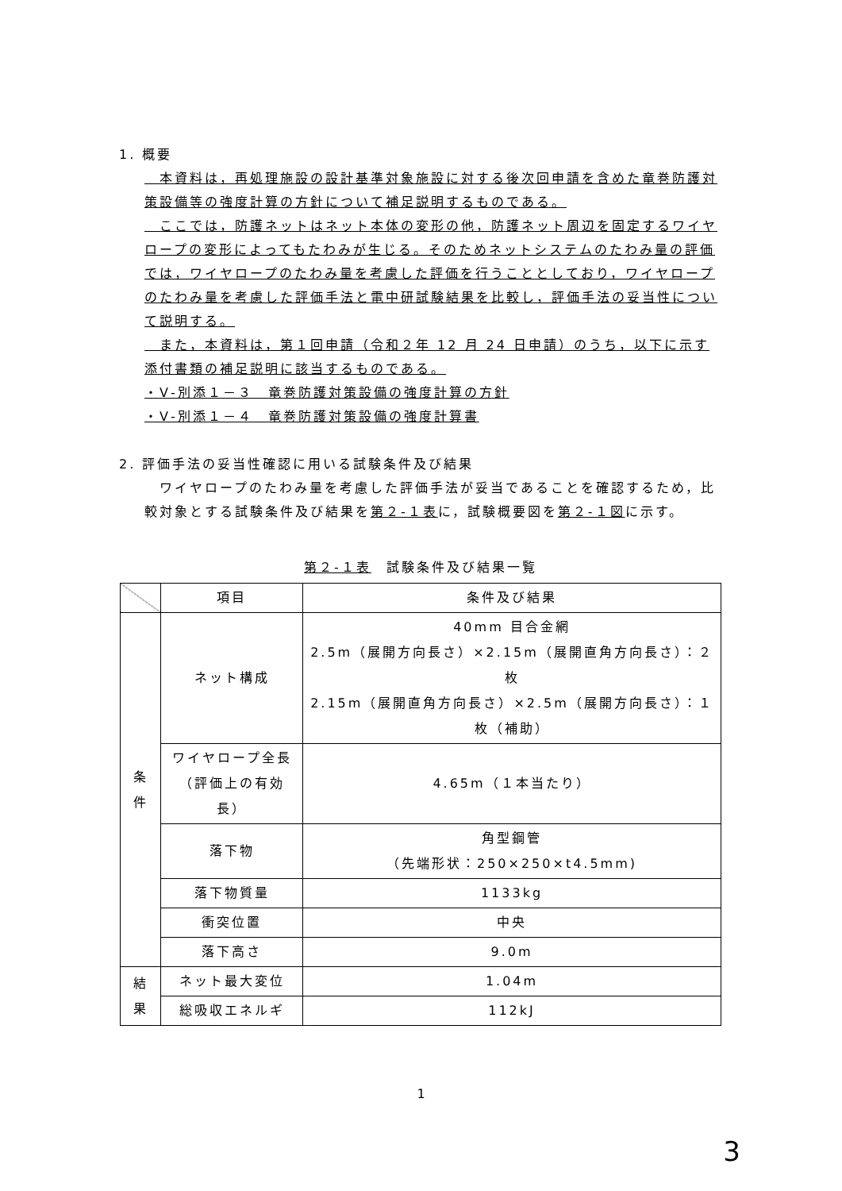1. 概要
　本資料は，再処理施設の設計基準対象施設に対する後次回申請を含めた竜巻防護対策設備等の強度計算の方針について補足説明するものである。
　ここでは，防護ネットはネット本体の変形の他，防護ネット周辺を固定するワイヤロープの変形によってもたわみが生じる。そのためネットシステムのたわみ量の評価では，ワイヤロープのたわみ量を考慮した評価を行うこととしており，ワイヤロープのたわみ量を考慮した評価手法と電中研試験結果を比較し，評価手法の妥当性について説明する。
　また，本資料は，第１回申請（令和２年 12 月 24 日申請）のうち，以下に示す添付書類の補足説明に該当するものである。
・Ⅴ-別添１－３　竜巻防護対策設備の強度計算の方針
・Ⅴ-別添１－４　竜巻防護対策設備の強度計算書
2. 評価手法の妥当性確認に用いる試験条件及び結果
　ワイヤロープのたわみ量を考慮した評価手法が妥当であることを確認するため，比較対象とする試験条件及び結果を第２-１表に，試験概要図を第２-１図に示す。
第２-１表　試験条件及び結果一覧
| | 項目 | 条件及び結果 |
| --- | --- | --- |
| 条 件 | ネット構成 | 40mm 目合金網 2.5m（展開方向長さ）×2.15m（展開直角方向長さ）：２枚 2.15m（展開直角方向長さ）×2.5m（展開方向長さ）：１枚（補助） |
| | ワイヤロープ全長 （評価上の有効長） | 4.65m（１本当たり） |
| | 落下物 | 角型鋼管 （先端形状：250×250×t4.5mm) |
| | 落下物質量 | 1133kg |
| | 衝突位置 | 中央 |
| | 落下高さ | 9.0m |
| 結 果 | ネット最大変位 | 1.04m |
| | 総吸収エネルギ | 112kJ |
1
3